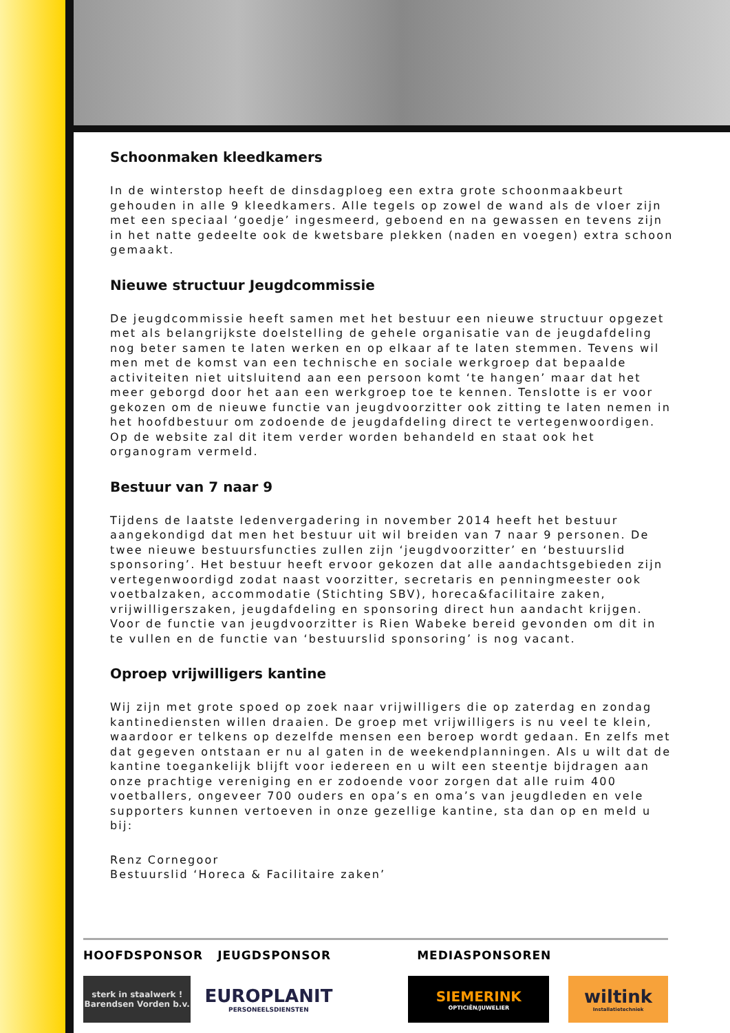Schoonmaken kleedkamers
In de winterstop heeft de dinsdagploeg een extra grote schoonmaakbeurt gehouden in alle 9 kleedkamers. Alle tegels op zowel de wand als de vloer zijn met een speciaal ‘goedje’ ingesmeerd, geboend en na gewassen en tevens zijn in het natte gedeelte ook de kwetsbare plekken (naden en voegen) extra schoon gemaakt.
Nieuwe structuur Jeugdcommissie
De jeugdcommissie heeft samen met het bestuur een nieuwe structuur opgezet met als belangrijkste doelstelling de gehele organisatie van de jeugdafdeling nog beter samen te laten werken en op elkaar af te laten stemmen. Tevens wil men met de komst van een technische en sociale werkgroep dat bepaalde activiteiten niet uitsluitend aan een persoon komt ‘te hangen’ maar dat het meer geborgd door het aan een werkgroep toe te kennen. Tenslotte is er voor gekozen om de nieuwe functie van jeugdvoorzitter ook zitting te laten nemen in het hoofdbestuur om zodoende de jeugdafdeling direct te vertegenwoordigen. Op de website zal dit item verder worden behandeld en staat ook het organogram vermeld.
Bestuur van 7 naar 9
Tijdens de laatste ledenvergadering in november 2014 heeft het bestuur aangekondigd dat men het bestuur uit wil breiden van 7 naar 9 personen. De twee nieuwe bestuursfuncties zullen zijn ‘jeugdvoorzitter’ en ‘bestuurslid sponsoring’. Het bestuur heeft ervoor gekozen dat alle aandachtsgebieden zijn vertegenwoordigd zodat naast voorzitter, secretaris en penningmeester ook voetbalzaken, accommodatie (Stichting SBV), horeca&facilitaire zaken, vrijwilligerszaken, jeugdafdeling en sponsoring direct hun aandacht krijgen. Voor de functie van jeugdvoorzitter is Rien Wabeke bereid gevonden om dit in te vullen en de functie van ‘bestuurslid sponsoring’ is nog vacant.
Oproep vrijwilligers kantine
Wij zijn met grote spoed op zoek naar vrijwilligers die op zaterdag en zondag kantinediensten willen draaien. De groep met vrijwilligers is nu veel te klein, waardoor er telkens op dezelfde mensen een beroep wordt gedaan. En zelfs met dat gegeven ontstaan er nu al gaten in de weekendplanningen. Als u wilt dat de kantine toegankelijk blijft voor iedereen en u wilt een steentje bijdragen aan onze prachtige vereniging en er zodoende voor zorgen dat alle ruim 400 voetballers, ongeveer 700 ouders en opa’s en oma’s van jeugdleden en vele supporters kunnen vertoeven in onze gezellige kantine, sta dan op en meld u bij:
Renz Cornegoor
Bestuurslid ‘Horeca & Facilitaire zaken’
HOOFDSPONSOR JEUGDSPONSOR MEDIASPONSOREN
sterk in staalwerk !
Barendsen Vorden b.v.
EUROPLANIT
PERSONEELSDIENSTEN
SIEMERINK
OPTICIËN/JUWELIER
wiltink
Installatietechniek